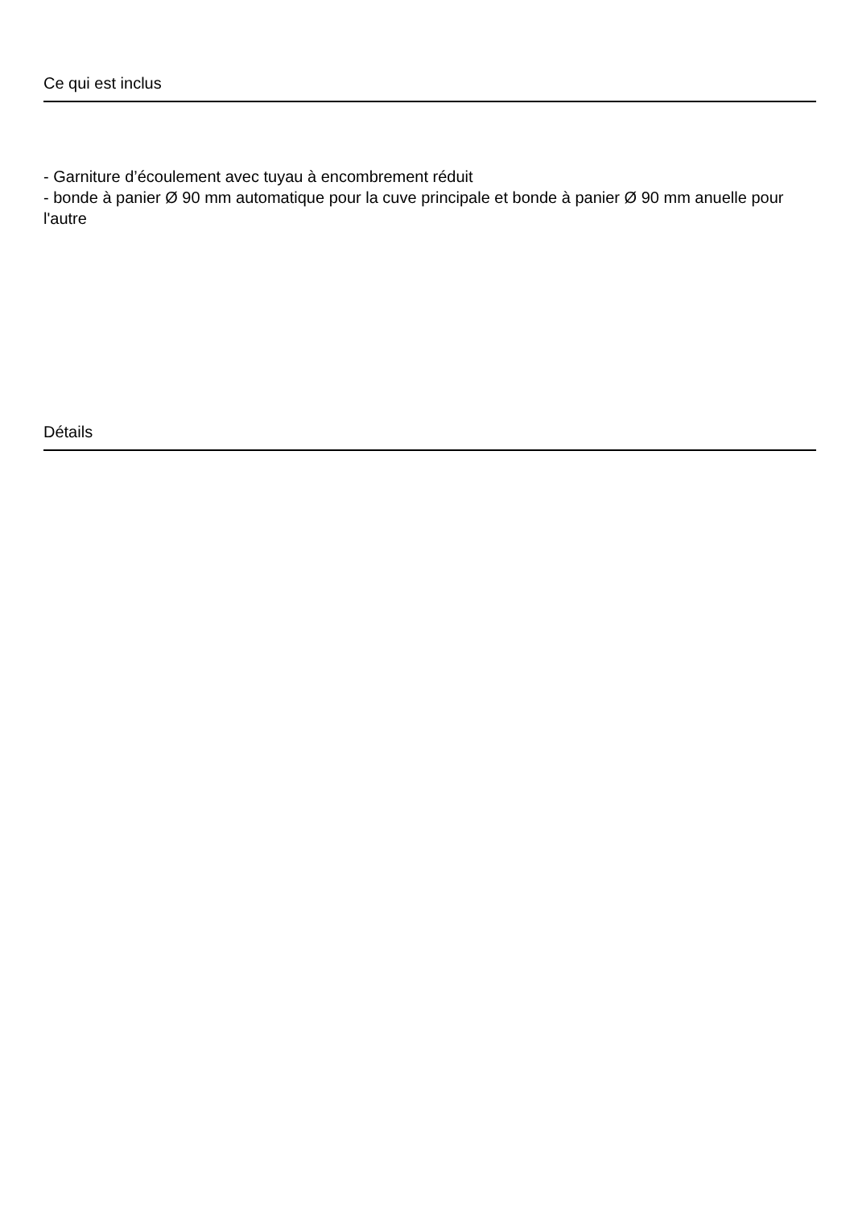Ce qui est inclus
- Garniture d’écoulement avec tuyau à encombrement réduit
- bonde à panier Ø 90 mm automatique pour la cuve principale et bonde à panier Ø 90 mm anuelle pour l'autre
Détails